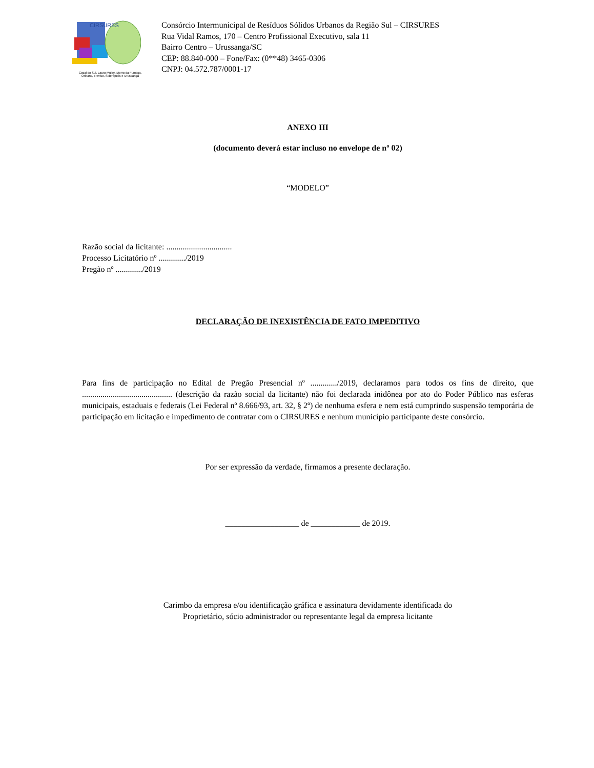CIRSURES
Cocal do Sul, Lauro Muller, Morro da Fumaça,
Orleans, Treviso, Siderópolis e Urussanga
Consórcio Intermunicipal de Resíduos Sólidos Urbanos da Região Sul – CIRSURES
Rua Vidal Ramos, 170 – Centro Profissional Executivo, sala 11
Bairro Centro – Urussanga/SC
CEP: 88.840-000 – Fone/Fax: (0**48) 3465-0306
CNPJ: 04.572.787/0001-17
ANEXO III
(documento deverá estar incluso no envelope de nº 02)
“MODELO”
Razão social da licitante: ................................
Processo Licitatório nº ............./2019
Pregão nº ............./2019
DECLARAÇÃO DE INEXISTÊNCIA DE FATO IMPEDITIVO
Para fins de participação no Edital de Pregão Presencial nº ............./2019, declaramos para todos os fins de direito, que ............................................ (descrição da razão social da licitante) não foi declarada inidônea por ato do Poder Público nas esferas municipais, estaduais e federais (Lei Federal nº 8.666/93, art. 32, § 2º) de nenhuma esfera e nem está cumprindo suspensão temporária de participação em licitação e impedimento de contratar com o CIRSURES e nenhum município participante deste consórcio.
Por ser expressão da verdade, firmamos a presente declaração.
__________________ de ____________ de 2019.
Carimbo da empresa e/ou identificação gráfica e assinatura devidamente identificada do
Proprietário, sócio administrador ou representante legal da empresa licitante